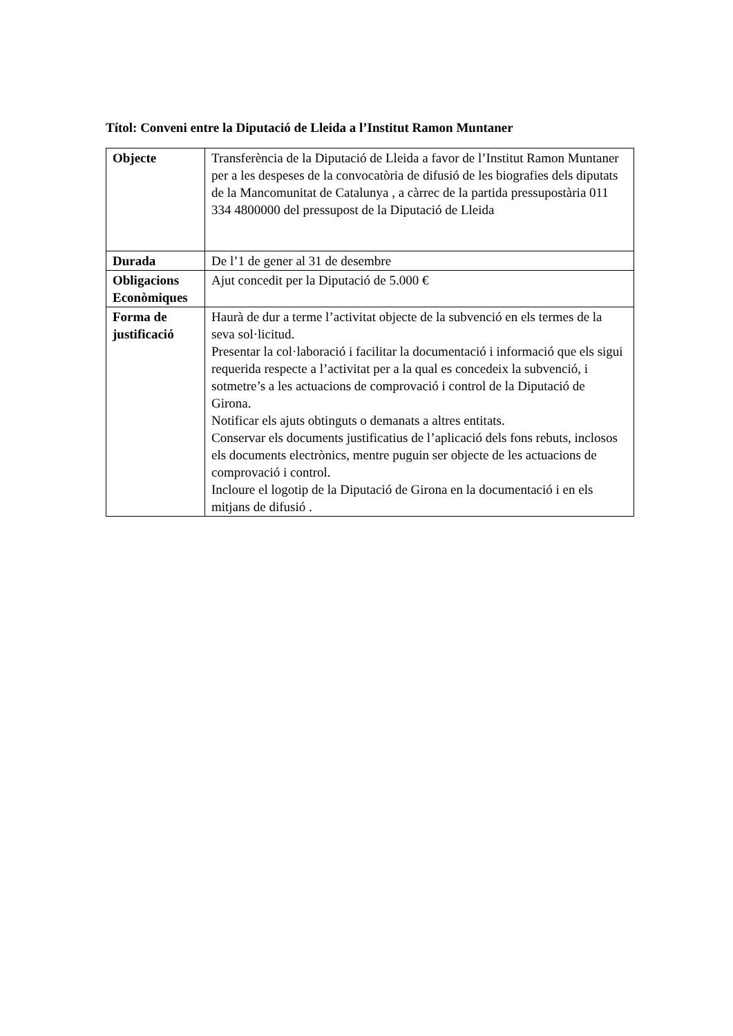Títol: Conveni entre la Diputació de Lleida a l’Institut Ramon Muntaner
| Objecte | Transferència de la Diputació de Lleida a favor de l’Institut Ramon Muntaner per a les despeses de la convocatòria de difusió de les biografies dels diputats de la Mancomunitat de Catalunya , a càrrec de la partida pressupostària 011 334 4800000 del pressupost de la Diputació de Lleida |
| Durada | De l’1 de gener al 31 de desembre |
| Obligacions Econòmiques | Ajut concedit per la Diputació de 5.000 € |
| Forma de justificació | Haurà de dur a terme l’activitat objecte de la subvenció en els termes de la seva sol·licitud. Presentar la col·laboració i facilitar la documentació i informació que els sigui requerida respecte a l’activitat per a la qual es concedeix la subvenció, i sotmetre’s a les actuacions de comprovació i control de la Diputació de Girona. Notificar els ajuts obtinguts o demanats a altres entitats. Conservar els documents justificatius de l’aplicació dels fons rebuts, inclosos els documents electrònics, mentre puguin ser objecte de les actuacions de comprovació i control. Incloure el logotip de la Diputació de Girona en la documentació i en els mitjans de difusió . |